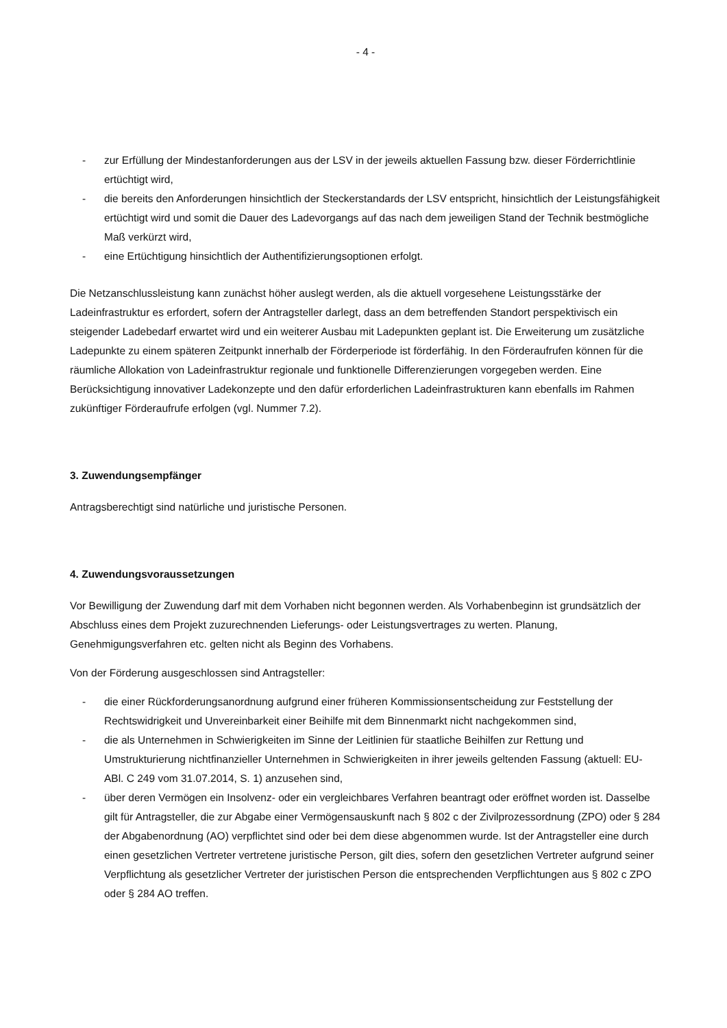- 4 -
- zur Erfüllung der Mindestanforderungen aus der LSV in der jeweils aktuellen Fassung bzw. dieser Förderrichtlinie ertüchtigt wird,
- die bereits den Anforderungen hinsichtlich der Steckerstandards der LSV entspricht, hinsichtlich der Leistungsfähigkeit ertüchtigt wird und somit die Dauer des Ladevorgangs auf das nach dem jeweiligen Stand der Technik bestmögliche Maß verkürzt wird,
- eine Ertüchtigung hinsichtlich der Authentifizierungsoptionen erfolgt.
Die Netzanschlussleistung kann zunächst höher auslegt werden, als die aktuell vorgesehene Leistungsstärke der Ladeinfrastruktur es erfordert, sofern der Antragsteller darlegt, dass an dem betreffenden Standort perspektivisch ein steigender Ladebedarf erwartet wird und ein weiterer Ausbau mit Ladepunkten geplant ist. Die Erweiterung um zusätzliche Ladepunkte zu einem späteren Zeitpunkt innerhalb der Förderperiode ist förderfähig. In den Förderaufrufen können für die räumliche Allokation von Ladeinfrastruktur regionale und funktionelle Differenzierungen vorgegeben werden. Eine Berücksichtigung innovativer Ladekonzepte und den dafür erforderlichen Ladeinfrastrukturen kann ebenfalls im Rahmen zukünftiger Förderaufrufe erfolgen (vgl. Nummer 7.2).
3. Zuwendungsempfänger
Antragsberechtigt sind natürliche und juristische Personen.
4. Zuwendungsvoraussetzungen
Vor Bewilligung der Zuwendung darf mit dem Vorhaben nicht begonnen werden. Als Vorhabenbeginn ist grundsätzlich der Abschluss eines dem Projekt zuzurechnenden Lieferungs- oder Leistungsvertrages zu werten. Planung, Genehmigungsverfahren etc. gelten nicht als Beginn des Vorhabens.
Von der Förderung ausgeschlossen sind Antragsteller:
- die einer Rückforderungsanordnung aufgrund einer früheren Kommissionsentscheidung zur Feststellung der Rechtswidrigkeit und Unvereinbarkeit einer Beihilfe mit dem Binnenmarkt nicht nachgekommen sind,
- die als Unternehmen in Schwierigkeiten im Sinne der Leitlinien für staatliche Beihilfen zur Rettung und Umstrukturierung nichtfinanzieller Unternehmen in Schwierigkeiten in ihrer jeweils geltenden Fassung (aktuell: EU-ABl. C 249 vom 31.07.2014, S. 1) anzusehen sind,
- über deren Vermögen ein Insolvenz- oder ein vergleichbares Verfahren beantragt oder eröffnet worden ist. Dasselbe gilt für Antragsteller, die zur Abgabe einer Vermögensauskunft nach § 802 c der Zivilprozessordnung (ZPO) oder § 284 der Abgabenordnung (AO) verpflichtet sind oder bei dem diese abgenommen wurde. Ist der Antragsteller eine durch einen gesetzlichen Vertreter vertretene juristische Person, gilt dies, sofern den gesetzlichen Vertreter aufgrund seiner Verpflichtung als gesetzlicher Vertreter der juristischen Person die entsprechenden Verpflichtungen aus § 802 c ZPO oder § 284 AO treffen.